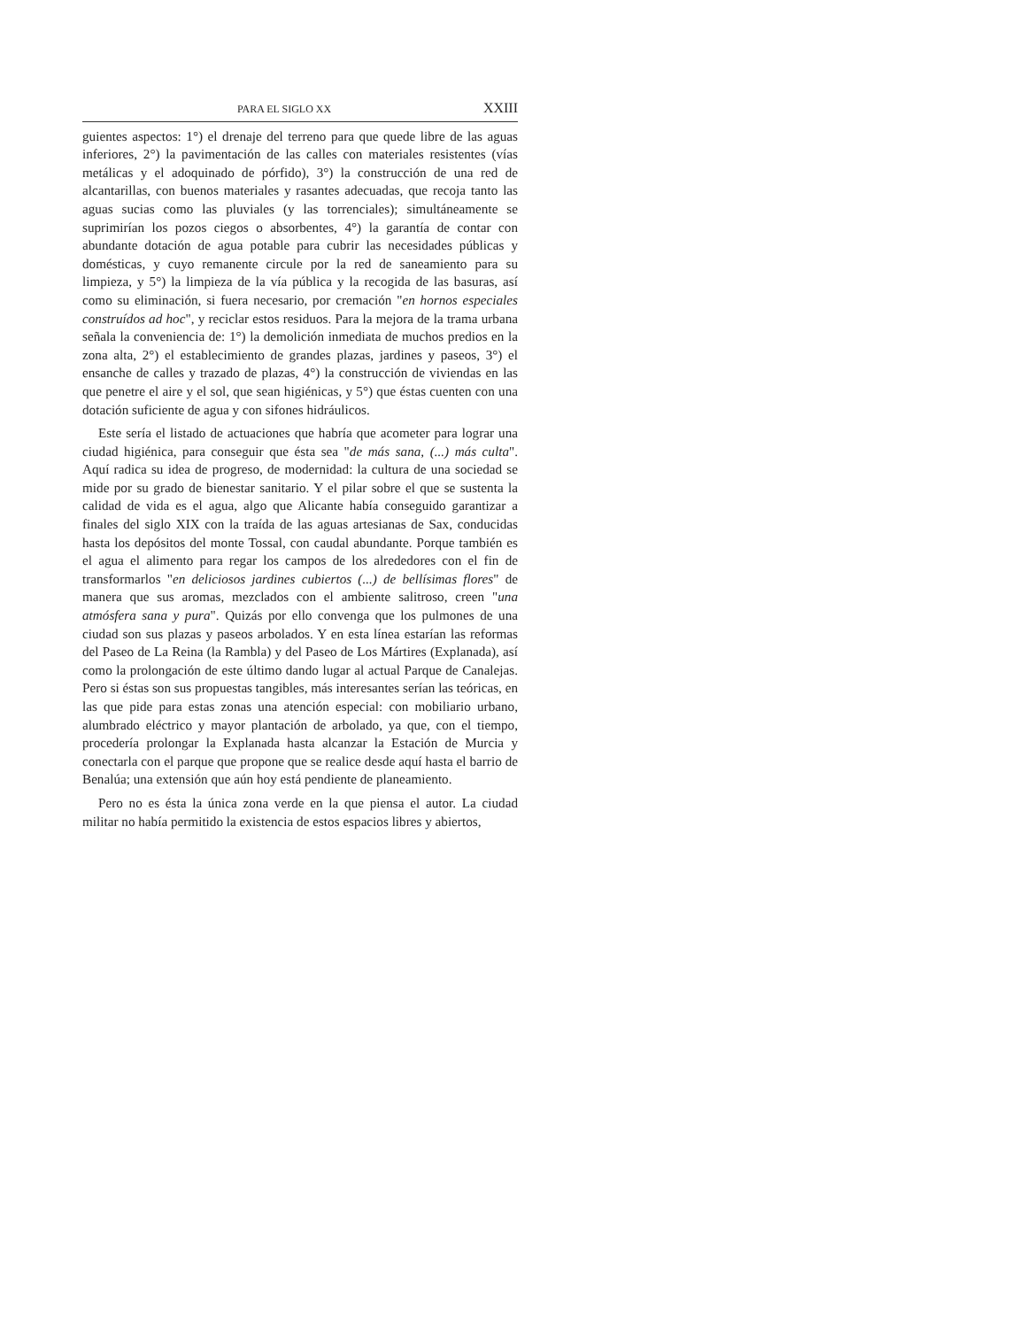PARA EL SIGLO XX XXIII
guientes aspectos: 1°) el drenaje del terreno para que quede libre de las aguas inferiores, 2°) la pavimentación de las calles con materiales resistentes (vías metálicas y el adoquinado de pórfido), 3°) la construcción de una red de alcantarillas, con buenos materiales y rasantes adecuadas, que recoja tanto las aguas sucias como las pluviales (y las torrenciales); simultáneamente se suprimirían los pozos ciegos o absorbentes, 4°) la garantía de contar con abundante dotación de agua potable para cubrir las necesidades públicas y domésticas, y cuyo remanente circule por la red de saneamiento para su limpieza, y 5°) la limpieza de la vía pública y la recogida de las basuras, así como su eliminación, si fuera necesario, por cremación "en hornos especiales construídos ad hoc", y reciclar estos residuos. Para la mejora de la trama urbana señala la conveniencia de: 1°) la demolición inmediata de muchos predios en la zona alta, 2°) el establecimiento de grandes plazas, jardines y paseos, 3°) el ensanche de calles y trazado de plazas, 4°) la construcción de viviendas en las que penetre el aire y el sol, que sean higiénicas, y 5°) que éstas cuenten con una dotación suficiente de agua y con sifones hidráulicos.
Este sería el listado de actuaciones que habría que acometer para lograr una ciudad higiénica, para conseguir que ésta sea "de más sana, (...) más culta". Aquí radica su idea de progreso, de modernidad: la cultura de una sociedad se mide por su grado de bienestar sanitario. Y el pilar sobre el que se sustenta la calidad de vida es el agua, algo que Alicante había conseguido garantizar a finales del siglo XIX con la traída de las aguas artesianas de Sax, conducidas hasta los depósitos del monte Tossal, con caudal abundante. Porque también es el agua el alimento para regar los campos de los alrededores con el fin de transformarlos "en deliciosos jardines cubiertos (...) de bellísimas flores" de manera que sus aromas, mezclados con el ambiente salitroso, creen "una atmósfera sana y pura". Quizás por ello convenga que los pulmones de una ciudad son sus plazas y paseos arbolados. Y en esta línea estarían las reformas del Paseo de La Reina (la Rambla) y del Paseo de Los Mártires (Explanada), así como la prolongación de este último dando lugar al actual Parque de Canalejas. Pero si éstas son sus propuestas tangibles, más interesantes serían las teóricas, en las que pide para estas zonas una atención especial: con mobiliario urbano, alumbrado eléctrico y mayor plantación de arbolado, ya que, con el tiempo, procedería prolongar la Explanada hasta alcanzar la Estación de Murcia y conectarla con el parque que propone que se realice desde aquí hasta el barrio de Benalúa; una extensión que aún hoy está pendiente de planeamiento.
Pero no es ésta la única zona verde en la que piensa el autor. La ciudad militar no había permitido la existencia de estos espacios libres y abiertos,